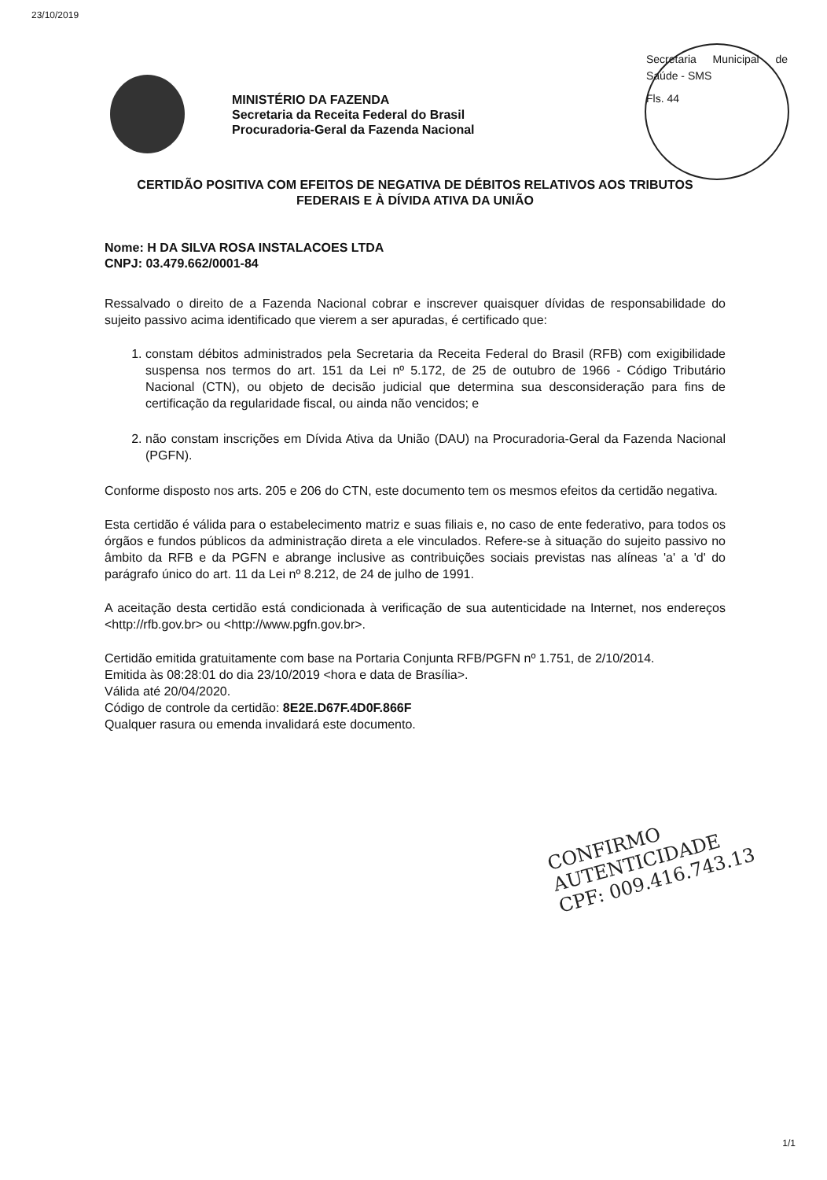23/10/2019
MINISTÉRIO DA FAZENDA
Secretaria da Receita Federal do Brasil
Procuradoria-Geral da Fazenda Nacional
Secretaria Municipal de Saúde - SMS
Fls. 44
CERTIDÃO POSITIVA COM EFEITOS DE NEGATIVA DE DÉBITOS RELATIVOS AOS TRIBUTOS FEDERAIS E À DÍVIDA ATIVA DA UNIÃO
Nome: H DA SILVA ROSA INSTALACOES LTDA
CNPJ: 03.479.662/0001-84
Ressalvado o direito de a Fazenda Nacional cobrar e inscrever quaisquer dívidas de responsabilidade do sujeito passivo acima identificado que vierem a ser apuradas, é certificado que:
1. constam débitos administrados pela Secretaria da Receita Federal do Brasil (RFB) com exigibilidade suspensa nos termos do art. 151 da Lei nº 5.172, de 25 de outubro de 1966 - Código Tributário Nacional (CTN), ou objeto de decisão judicial que determina sua desconsideração para fins de certificação da regularidade fiscal, ou ainda não vencidos; e
2. não constam inscrições em Dívida Ativa da União (DAU) na Procuradoria-Geral da Fazenda Nacional (PGFN).
Conforme disposto nos arts. 205 e 206 do CTN, este documento tem os mesmos efeitos da certidão negativa.
Esta certidão é válida para o estabelecimento matriz e suas filiais e, no caso de ente federativo, para todos os órgãos e fundos públicos da administração direta a ele vinculados. Refere-se à situação do sujeito passivo no âmbito da RFB e da PGFN e abrange inclusive as contribuições sociais previstas nas alíneas 'a' a 'd' do parágrafo único do art. 11 da Lei nº 8.212, de 24 de julho de 1991.
A aceitação desta certidão está condicionada à verificação de sua autenticidade na Internet, nos endereços <http://rfb.gov.br> ou <http://www.pgfn.gov.br>.
Certidão emitida gratuitamente com base na Portaria Conjunta RFB/PGFN nº 1.751, de 2/10/2014.
Emitida às 08:28:01 do dia 23/10/2019 <hora e data de Brasília>.
Válida até 20/04/2020.
Código de controle da certidão: 8E2E.D67F.4D0F.866F
Qualquer rasura ou emenda invalidará este documento.
CONFIRMO
AUTENTICIDADE
CPF: 009.416.743.13
1/1